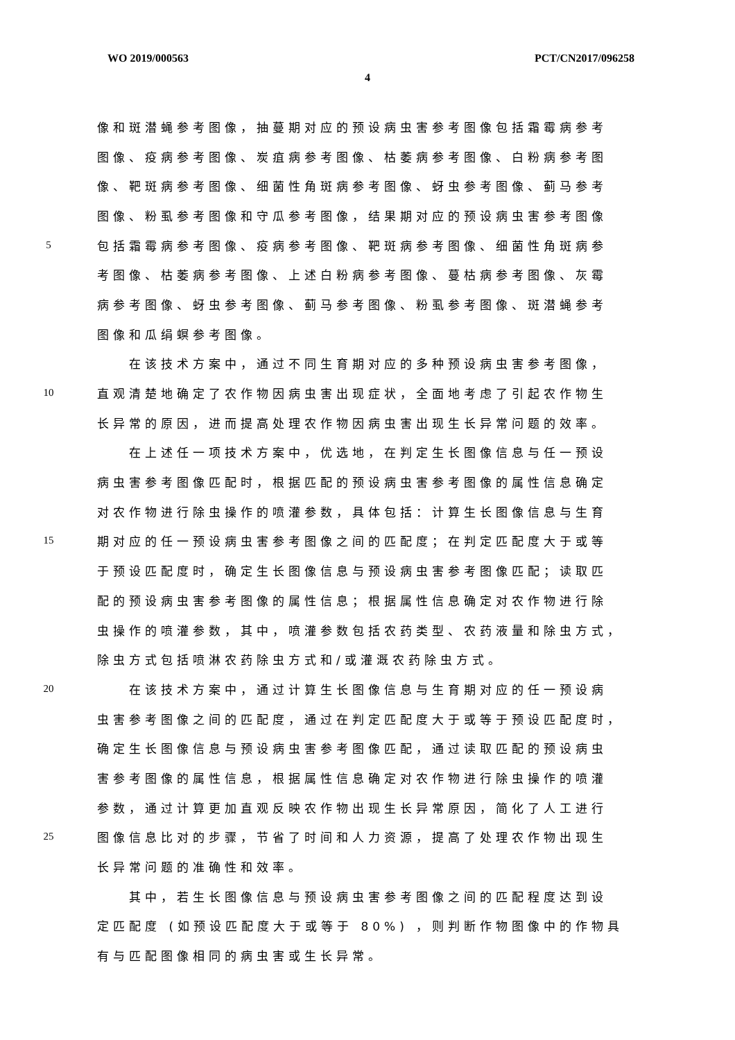WO 2019/000563 PCT/CN2017/096258
4
像和斑潜蝇参考图像，抽蔓期对应的预设病虫害参考图像包括霜霉病参考
图像、疫病参考图像、炭疽病参考图像、枯萎病参考图像、白粉病参考图
像、靶斑病参考图像、细菌性角斑病参考图像、蚜虫参考图像、蓟马参考
图像、粉虱参考图像和守瓜参考图像，结果期对应的预设病虫害参考图像
5 包括霜霉病参考图像、疫病参考图像、靶斑病参考图像、细菌性角斑病参
考图像、枯萎病参考图像、上述白粉病参考图像、蔓枯病参考图像、灰霉
病参考图像、蚜虫参考图像、蓟马参考图像、粉虱参考图像、斑潜蝇参考
图像和瓜绢螟参考图像。
　　在该技术方案中，通过不同生育期对应的多种预设病虫害参考图像，
10 直观清楚地确定了农作物因病虫害出现症状，全面地考虑了引起农作物生
长异常的原因，进而提高处理农作物因病虫害出现生长异常问题的效率。
　　在上述任一项技术方案中，优选地，在判定生长图像信息与任一预设
病虫害参考图像匹配时，根据匹配的预设病虫害参考图像的属性信息确定
对农作物进行除虫操作的喷灌参数，具体包括：计算生长图像信息与生育
15 期对应的任一预设病虫害参考图像之间的匹配度；在判定匹配度大于或等
于预设匹配度时，确定生长图像信息与预设病虫害参考图像匹配；读取匹
配的预设病虫害参考图像的属性信息；根据属性信息确定对农作物进行除
虫操作的喷灌参数，其中，喷灌参数包括农药类型、农药液量和除虫方式，
除虫方式包括喷淋农药除虫方式和/或灌溉农药除虫方式。
20　　在该技术方案中，通过计算生长图像信息与生育期对应的任一预设病
虫害参考图像之间的匹配度，通过在判定匹配度大于或等于预设匹配度时，
确定生长图像信息与预设病虫害参考图像匹配，通过读取匹配的预设病虫
害参考图像的属性信息，根据属性信息确定对农作物进行除虫操作的喷灌
参数，通过计算更加直观反映农作物出现生长异常原因，简化了人工进行
25 图像信息比对的步骤，节省了时间和人力资源，提高了处理农作物出现生
长异常问题的准确性和效率。
　　其中，若生长图像信息与预设病虫害参考图像之间的匹配程度达到设
定匹配度 (如预设匹配度大于或等于 80%) ，则判断作物图像中的作物具
有与匹配图像相同的病虫害或生长异常。